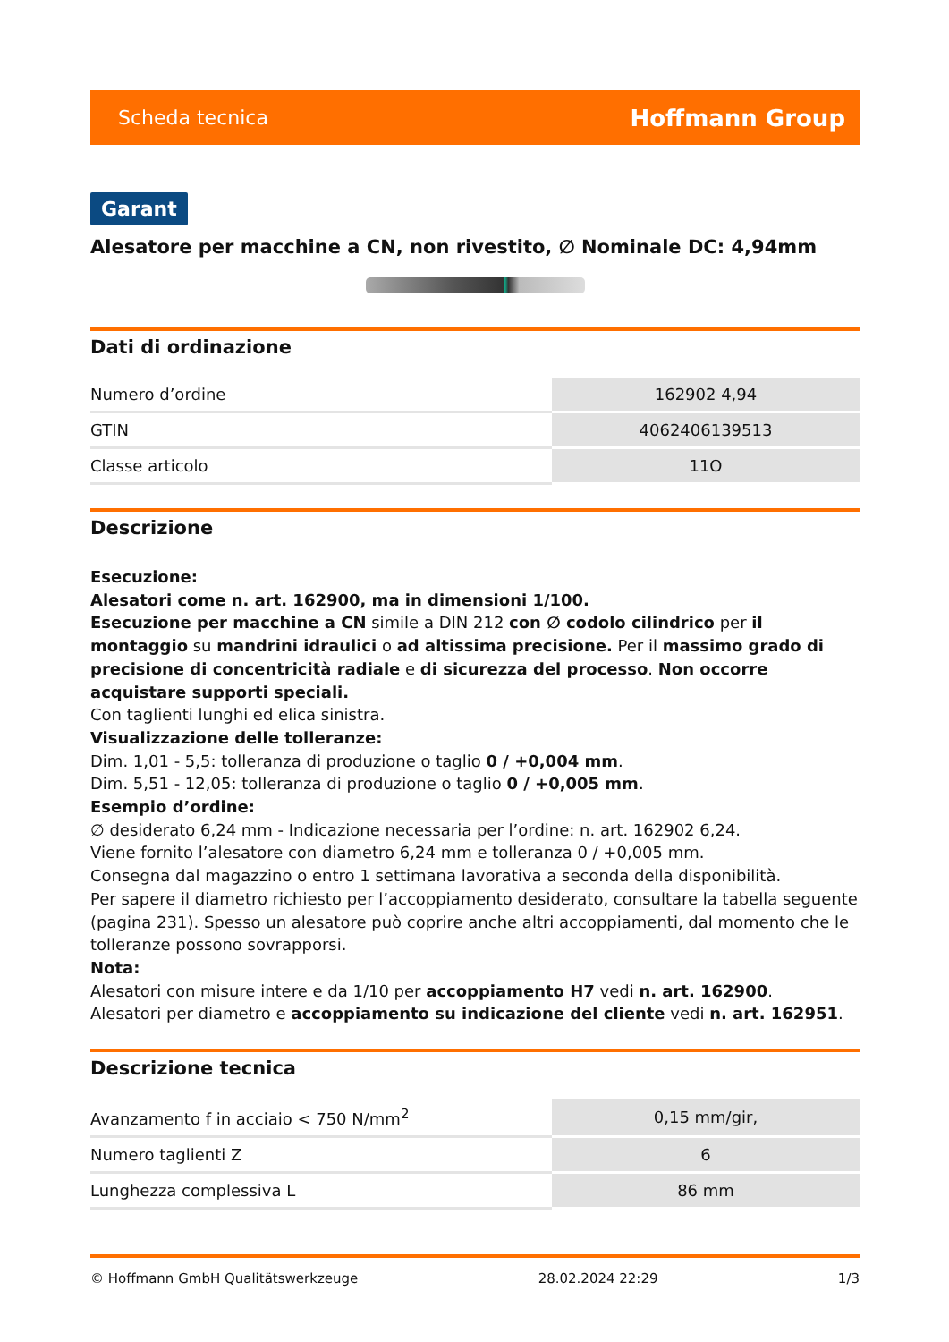Scheda tecnica Hoffmann Group
Garant
Alesatore per macchine a CN, non rivestito, ∅ Nominale DC: 4,94mm
Dati di ordinazione
| Numero d’ordine | 162902 4,94 |
| GTIN | 4062406139513 |
| Classe articolo | 11O |
Descrizione
Esecuzione:
Alesatori come n. art. 162900, ma in dimensioni 1/100.
Esecuzione per macchine a CN simile a DIN 212 con ∅ codolo cilindrico per il montaggio su mandrini idraulici o ad altissima precisione. Per il massimo grado di precisione di concentricità radiale e di sicurezza del processo. Non occorre acquistare supporti speciali.
Con taglienti lunghi ed elica sinistra.
Visualizzazione delle tolleranze:
Dim. 1,01 - 5,5: tolleranza di produzione o taglio 0 / +0,004 mm.
Dim. 5,51 - 12,05: tolleranza di produzione o taglio 0 / +0,005 mm.
Esempio d’ordine:
∅ desiderato 6,24 mm - Indicazione necessaria per l’ordine: n. art. 162902 6,24.
Viene fornito l’alesatore con diametro 6,24 mm e tolleranza 0 / +0,005 mm.
Consegna dal magazzino o entro 1 settimana lavorativa a seconda della disponibilità.
Per sapere il diametro richiesto per l’accoppiamento desiderato, consultare la tabella seguente (pagina 231). Spesso un alesatore può coprire anche altri accoppiamenti, dal momento che le tolleranze possono sovrapporsi.
Nota:
Alesatori con misure intere e da 1/10 per accoppiamento H7 vedi n. art. 162900.
Alesatori per diametro e accoppiamento su indicazione del cliente vedi n. art. 162951.
Descrizione tecnica
| Avanzamento f in acciaio < 750 N/mm<sup>2</sup> | 0,15 mm/gir, |
| Numero taglienti Z | 6 |
| Lunghezza complessiva L | 86 mm |
© Hoffmann GmbH Qualitätswerkzeuge 28.02.2024 22:29 1/3